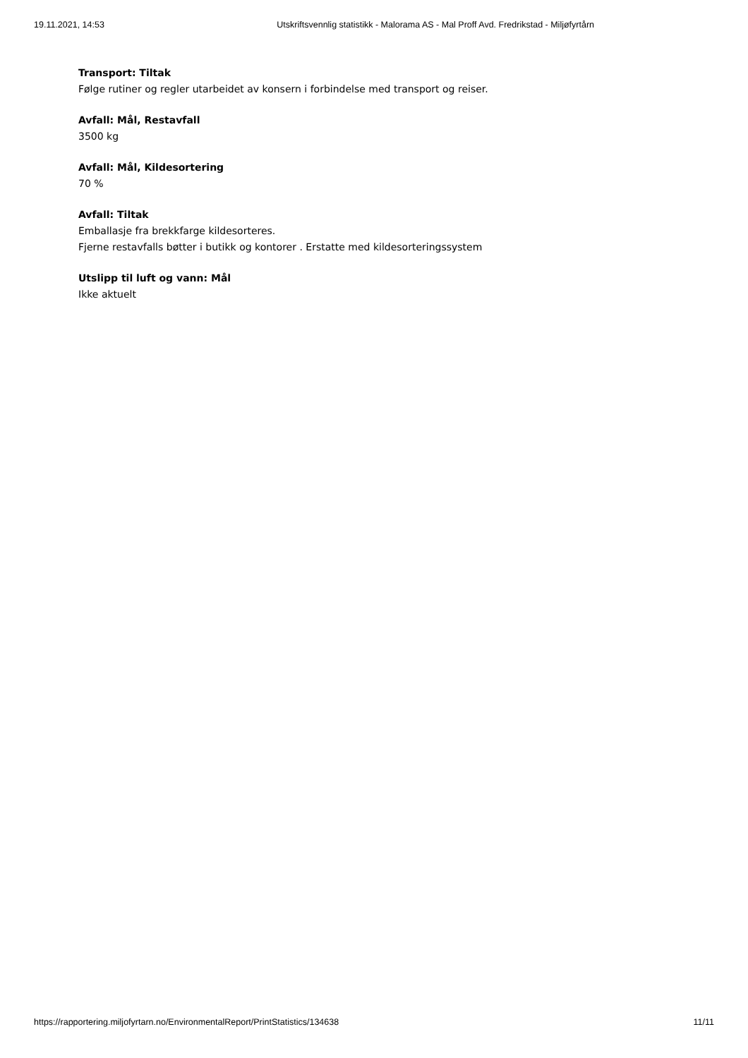19.11.2021, 14:53 Utskriftsvennlig statistikk - Malorama AS - Mal Proff Avd. Fredrikstad - Miljøfyrtårn
Transport: Tiltak
Følge rutiner og regler utarbeidet av konsern i forbindelse med transport og reiser.
Avfall: Mål, Restavfall
3500 kg
Avfall: Mål, Kildesortering
70 %
Avfall: Tiltak
Emballasje fra brekkfarge kildesorteres.
Fjerne restavfalls bøtter i butikk og kontorer . Erstatte med kildesorteringssystem
Utslipp til luft og vann: Mål
Ikke aktuelt
https://rapportering.miljofyrtarn.no/EnvironmentalReport/PrintStatistics/134638 11/11